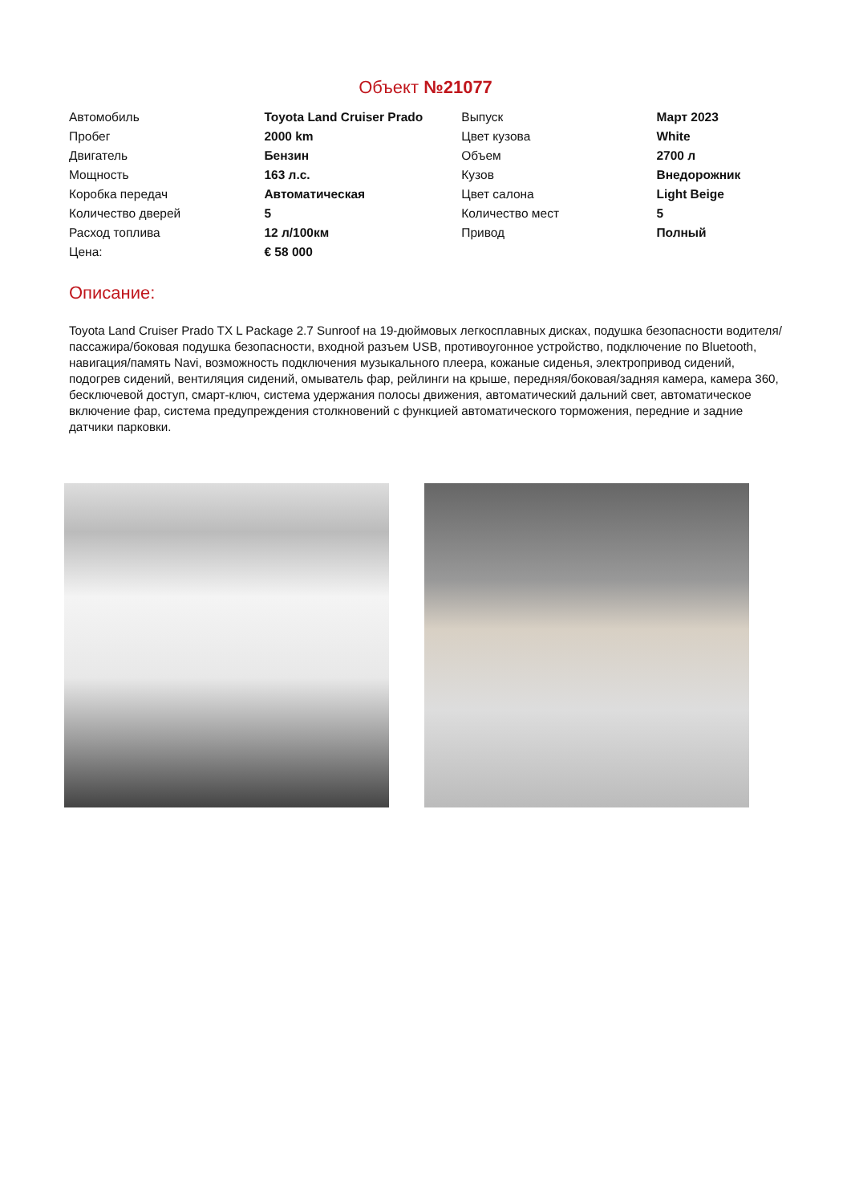Объект №21077
| Автомобиль | Toyota Land Cruiser Prado | Выпуск | Март 2023 |
| Пробег | 2000 km | Цвет кузова | White |
| Двигатель | Бензин | Объем | 2700 л |
| Мощность | 163 л.с. | Кузов | Внедорожник |
| Коробка передач | Автоматическая | Цвет салона | Light Beige |
| Количество дверей | 5 | Количество мест | 5 |
| Расход топлива | 12 л/100км | Привод | Полный |
| Цена: | € 58 000 | | |
Описание:
Toyota Land Cruiser Prado TX L Package 2.7 Sunroof на 19-дюймовых легкосплавных дисках, подушка безопасности водителя/пассажира/боковая подушка безопасности, входной разъем USB, противоугонное устройство, подключение по Bluetooth, навигация/память Navi, возможность подключения музыкального плеера, кожаные сиденья, электропривод сидений, подогрев сидений, вентиляция сидений, омыватель фар, рейлинги на крыше, передняя/боковая/задняя камера, камера 360, бесключевой доступ, смарт-ключ, система удержания полосы движения, автоматический дальний свет, автоматическое включение фар, система предупреждения столкновений с функцией автоматического торможения, передние и задние датчики парковки.